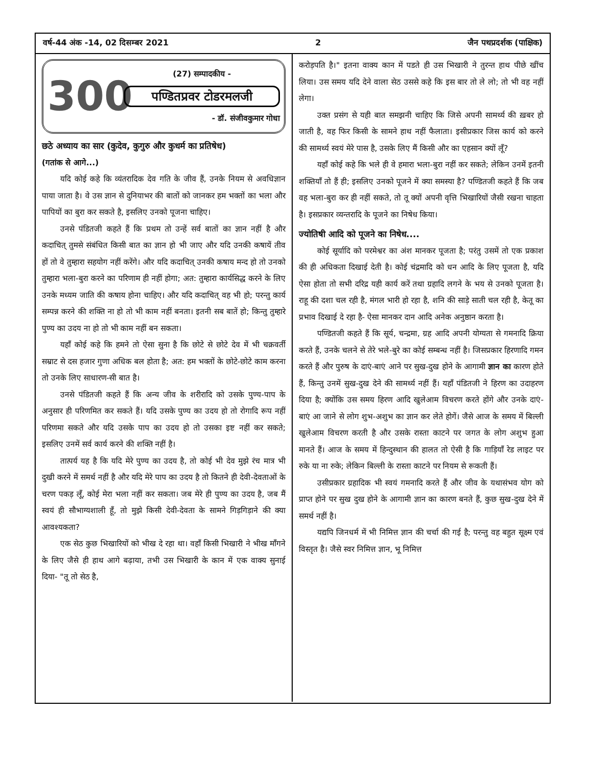वर्ष-44 अंक -14, 02 दिसम्बर 2021 2 जैन पथप्रदर्शक (पाक्षिक)
300
(27) सम्पादकीय -
पण्डितप्रवर टोडरमलजी
- डॉ. संजीवकुमार गोधा
छठे अध्याय का सार (कुदेव, कुगुरु और कुधर्म का प्रतिषेध)
(गतांक से आगे...)
यदि कोई कहे कि व्यंतरादिक देव गति के जीव हैं, उनके नियम से अवधिज्ञान पाया जाता है। वे उस ज्ञान से दुनियाभर की बातों को जानकर हम भक्तों का भला और पापियों का बुरा कर सकते है, इसलिए उनको पूजना चाहिए।
उनसे पंडितजी कहते हैं कि प्रथम तो उन्हें सर्व बातों का ज्ञान नहीं है और कदाचित् तुमसे संबंधित किसी बात का ज्ञान हो भी जाए और यदि उनकी कषायें तीव हों तो वे तुम्हारा सहयोग नहीं करेंगे। और यदि कदाचित् उनकी कषाय मन्द हो तो उनको तुम्हारा भला-बुरा करने का परिणाम ही नहीं होगा; अत: तुम्हारा कार्यसिद्ध करने के लिए उनके मध्यम जाति की कषाय होना चाहिए। और यदि कदाचित् वह भी हो; परन्तु कार्य सम्पन्न करने की शक्ति ना हो तो भी काम नहीं बनता। इतनी सब बातें हो; किन्तु तुम्हारे पुण्य का उदय ना हो तो भी काम नहीं बन सकता।
यहाँ कोई कहे कि हमने तो ऐसा सुना है कि छोटे से छोटे देव में भी चक्रवर्ती सम्राट से दस हजार गुणा अधिक बल होता है; अत: हम भक्तों के छोटे-छोटे काम करना तो उनके लिए साधारण-सी बात है।
उनसे पंडितजी कहते हैं कि अन्य जीव के शरीरादि को उसके पुण्य-पाप के अनुसार ही परिणमित कर सकते हैं। यदि उसके पुण्य का उदय हो तो रोगादि रूप नहीं परिणमा सकते और यदि उसके पाप का उदय हो तो उसका इष्ट नहीं कर सकते; इसलिए उनमें सर्व कार्य करने की शक्ति नहीं है।
तात्पर्य यह है कि यदि मेरे पुण्य का उदय है, तो कोई भी देव मुझे रंच मात्र भी दुखी करने में समर्थ नहीं है और यदि मेरे पाप का उदय है तो कितने ही देवी-देवताओं के चरण पकड़ लूँ, कोई मेरा भला नहीं कर सकता। जब मेरे ही पुण्य का उदय है, जब मैं स्वयं ही सौभाग्यशाली हूँ, तो मुझे किसी देवी-देवता के सामने गिड़गिड़ाने की क्या आवश्यकता?
एक सेठ कुछ भिखारियों को भीख दे रहा था। वहाँ किसी भिखारी ने भीख माँगने के लिए जैसे ही हाथ आगे बढ़ाया, तभी उस भिखारी के कान में एक वाक्य सुनाई दिया- "तू तो सेठ है,
करोड़पति है।" इतना वाक्य कान में पडते ही उस भिखारी ने तुरन्त हाथ पीछे खींच लिया। उस समय यदि देने वाला सेठ उससे कहे कि इस बार तो ले लो; तो भी वह नहीं लेगा।
उक्त प्रसंग से यही बात समझनी चाहिए कि जिसे अपनी सामर्थ्य की ख़बर हो जाती है, वह फिर किसी के सामने हाथ नहीं फैलाता। इसीप्रकार जिस कार्य को करने की सामर्थ्य स्वयं मेरे पास है, उसके लिए मैं किसी और का एहसान क्यों लूँ?
यहाँ कोई कहे कि भले ही वे हमारा भला-बुरा नहीं कर सकते; लेकिन उनमें इतनी शक्तियाँ तो हैं ही; इसलिए उनको पूजने में क्या समस्या है? पण्डितजी कहते हैं कि जब वह भला-बुरा कर ही नहीं सकते, तो तू क्यों अपनी वृत्ति भिखारियों जैसी रखना चाहता है। इसप्रकार व्यन्तरादि के पूजने का निषेध किया।
ज्योतिषी आदि को पूजने का निषेध....
कोई सूर्यादि को परमेश्वर का अंश मानकर पूजता है; परंतु उसमें तो एक प्रकाश की ही अधिकता दिखाई देती है। कोई चंद्रमादि को धन आदि के लिए पूजता है, यदि ऐसा होता तो सभी दरिद्र यही कार्य करें तथा ग्रहादि लगने के भय से उनको पूजता है। राहू की दशा चल रही है, मंगल भारी हो रहा है, शनि की साड़े साती चल रही है, केतू का प्रभाव दिखाई दे रहा है- ऐसा मानकर दान आदि अनेक अनुष्ठान करता है।
पण्डितजी कहते हैं कि सूर्य, चन्द्रमा, ग्रह आदि अपनी योग्यता से गमनादि क्रिया करते हैं, उनके चलने से तेरे भले-बुरे का कोई सम्बन्ध नहीं है। जिसप्रकार हिरणादि गमन करते हैं और पुरुष के दाएं-बाएं आने पर सुख-दुख होने के आगामी ज्ञान का कारण होते हैं, किन्तु उनमें सुख-दुख देने की सामर्थ्य नहीं हैं। यहाँ पंडितजी ने हिरण का उदाहरण दिया है; क्योंकि उस समय हिरण आदि खुलेआम विचरण करते होंगे और उनके दाएं-बाएं आ जाने से लोग शुभ-अशुभ का ज्ञान कर लेते होगें। जैसे आज के समय में बिल्ली खुलेआम विचरण करती है और उसके रास्ता काटने पर जगत के लोग अशुभ हुआ मानते हैं। आज के समय में हिन्दुस्थान की हालत तो ऐसी है कि गाड़ियाँ रेड लाइट पर रुके या ना रुके; लेकिन बिल्ली के रास्ता काटने पर नियम से रूकती हैं।
उसीप्रकार ग्रहादिक भी स्वयं गमनादि करते हैं और जीव के यथासंभव योग को प्राप्त होने पर सुख दुख होने के आगामी ज्ञान का कारण बनते हैं, कुछ सुख-दुख देने में समर्थ नहीं है।
यद्यपि जिनधर्म में भी निमित्त ज्ञान की चर्चा की गई है; परन्तु वह बहुत सूक्ष्म एवं विस्तृत है। जैसे स्वर निमित्त ज्ञान, भू निमित्त